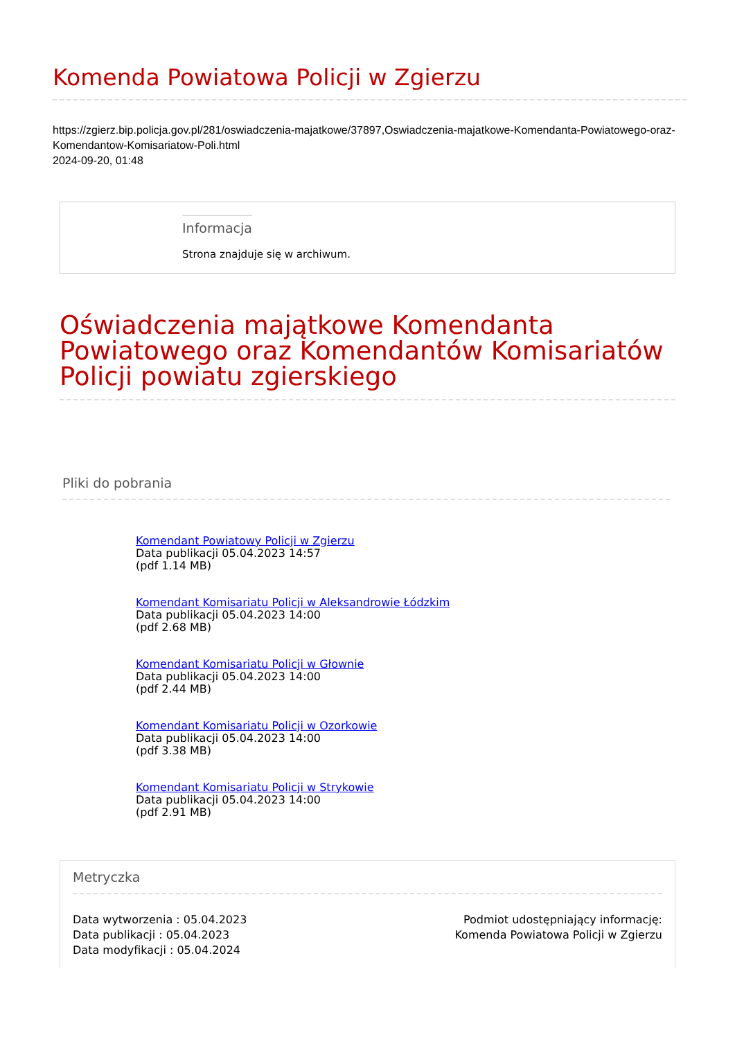Komenda Powiatowa Policji w Zgierzu
https://zgierz.bip.policja.gov.pl/281/oswiadczenia-majatkowe/37897,Oswiadczenia-majatkowe-Komendanta-Powiatowego-oraz-Komendantow-Komisariatow-Poli.html
2024-09-20, 01:48
Informacja
Strona znajduje się w archiwum.
Oświadczenia majątkowe Komendanta Powiatowego oraz Komendantów Komisariatów Policji powiatu zgierskiego
Pliki do pobrania
Komendant Powiatowy Policji w Zgierzu
Data publikacji 05.04.2023 14:57
(pdf 1.14 MB)
Komendant Komisariatu Policji w Aleksandrowie Łódzkim
Data publikacji 05.04.2023 14:00
(pdf 2.68 MB)
Komendant Komisariatu Policji w Głownie
Data publikacji 05.04.2023 14:00
(pdf 2.44 MB)
Komendant Komisariatu Policji w Ozorkowie
Data publikacji 05.04.2023 14:00
(pdf 3.38 MB)
Komendant Komisariatu Policji w Strykowie
Data publikacji 05.04.2023 14:00
(pdf 2.91 MB)
Metryczka
Data wytworzenia : 05.04.2023
Data publikacji : 05.04.2023
Data modyfikacji : 05.04.2024
Podmiot udostępniający informację:
Komenda Powiatowa Policji w Zgierzu